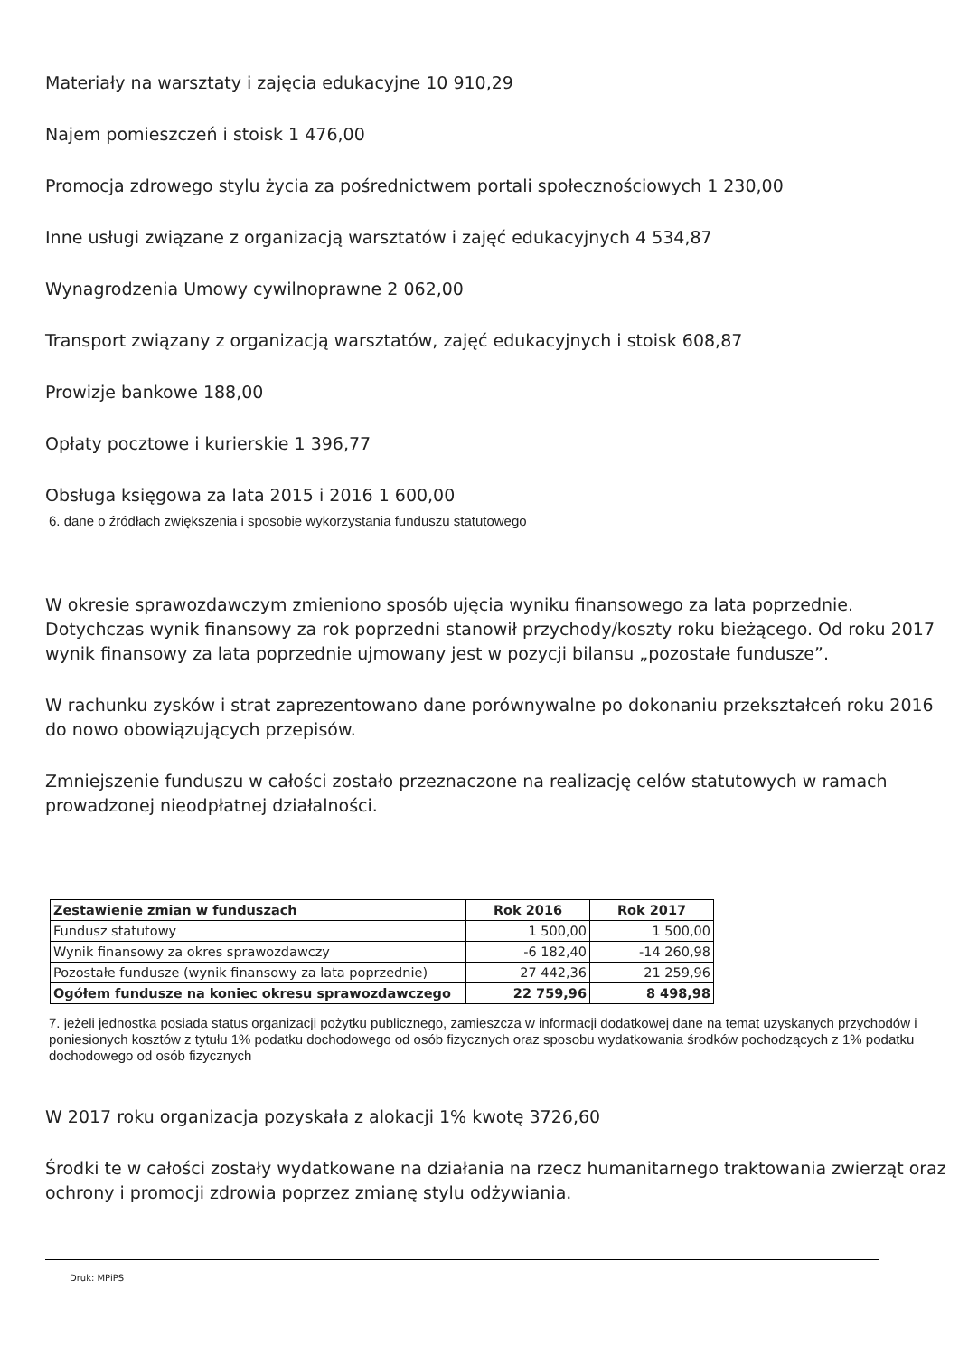Materiały na warsztaty i zajęcia edukacyjne 10 910,29
Najem pomieszczeń i stoisk 1 476,00
Promocja zdrowego stylu życia za pośrednictwem portali społecznościowych 1 230,00
Inne usługi związane z organizacją warsztatów i zajęć edukacyjnych 4 534,87
Wynagrodzenia Umowy cywilnoprawne 2 062,00
Transport związany z organizacją warsztatów, zajęć edukacyjnych i stoisk 608,87
Prowizje bankowe 188,00
Opłaty pocztowe i kurierskie 1 396,77
Obsługa księgowa za lata 2015 i 2016 1 600,00
6. dane o źródłach zwiększenia i sposobie wykorzystania funduszu statutowego
W okresie sprawozdawczym zmieniono sposób ujęcia wyniku finansowego za lata poprzednie. Dotychczas wynik finansowy za rok poprzedni stanowił przychody/koszty roku bieżącego. Od roku 2017 wynik finansowy za lata poprzednie ujmowany jest w pozycji bilansu „pozostałe fundusze”.
W rachunku zysków i strat zaprezentowano dane porównywalne po dokonaniu przekształceń roku 2016 do nowo obowiązujących przepisów.
Zmniejszenie funduszu w całości zostało przeznaczone na realizację celów statutowych w ramach prowadzonej nieodpłatnej działalności.
| Zestawienie zmian w funduszach | Rok 2016 | Rok 2017 |
| --- | --- | --- |
| Fundusz statutowy | 1 500,00 | 1 500,00 |
| Wynik finansowy za okres sprawozdawczy | -6 182,40 | -14 260,98 |
| Pozostałe fundusze (wynik finansowy za lata poprzednie) | 27 442,36 | 21 259,96 |
| Ogółem fundusze na koniec okresu sprawozdawczego | 22 759,96 | 8 498,98 |
7. jeżeli jednostka posiada status organizacji pożytku publicznego, zamieszcza w informacji dodatkowej dane na temat uzyskanych przychodów i poniesionych kosztów z tytułu 1% podatku dochodowego od osób fizycznych oraz sposobu wydatkowania środków pochodzących z 1% podatku dochodowego od osób fizycznych
W 2017 roku organizacja pozyskała z alokacji 1% kwotę 3726,60
Środki te w całości zostały wydatkowane na działania na rzecz humanitarnego traktowania zwierząt oraz ochrony i promocji zdrowia poprzez zmianę stylu odżywiania.
Druk: MPiPS